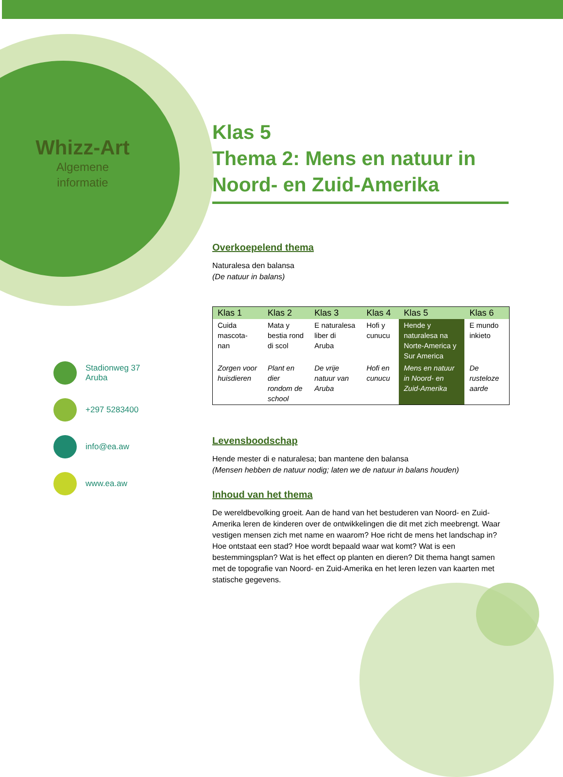Whizz-Art
Algemene
informatie
Stadionweg 37
Aruba
+297 5283400
info@ea.aw
www.ea.aw
Klas 5
Thema 2: Mens en natuur in Noord- en Zuid-Amerika
Overkoepelend thema
Naturalesa den balansa
(De natuur in balans)
| Klas 1 | Klas 2 | Klas 3 | Klas 4 | Klas 5 | Klas 6 |
| --- | --- | --- | --- | --- | --- |
| Cuida mascota-nan | Mata y bestia rond di scol | E naturalesa liber di Aruba | Hofi y cunucu | Hende y naturalesa na Norte-America y Sur America | E mundo inkieto |
| Zorgen voor huisdieren | Plant en dier rondom de school | De vrije natuur van Aruba | Hofi en cunucu | Mens en natuur in Noord- en Zuid-Amerika | De rusteloze aarde |
Levensboodschap
Hende mester di e naturalesa; ban mantene den balansa
(Mensen hebben de natuur nodig; laten we de natuur in balans houden)
Inhoud van het thema
De wereldbevolking groeit. Aan de hand van het bestuderen van Noord- en Zuid-Amerika leren de kinderen over de ontwikkelingen die dit met zich meebrengt. Waar vestigen mensen zich met name en waarom? Hoe richt de mens het landschap in? Hoe ontstaat een stad? Hoe wordt bepaald waar wat komt? Wat is een bestemmingsplan? Wat is het effect op planten en dieren? Dit thema hangt samen met de topografie van Noord- en Zuid-Amerika en het leren lezen van kaarten met statische gegevens.